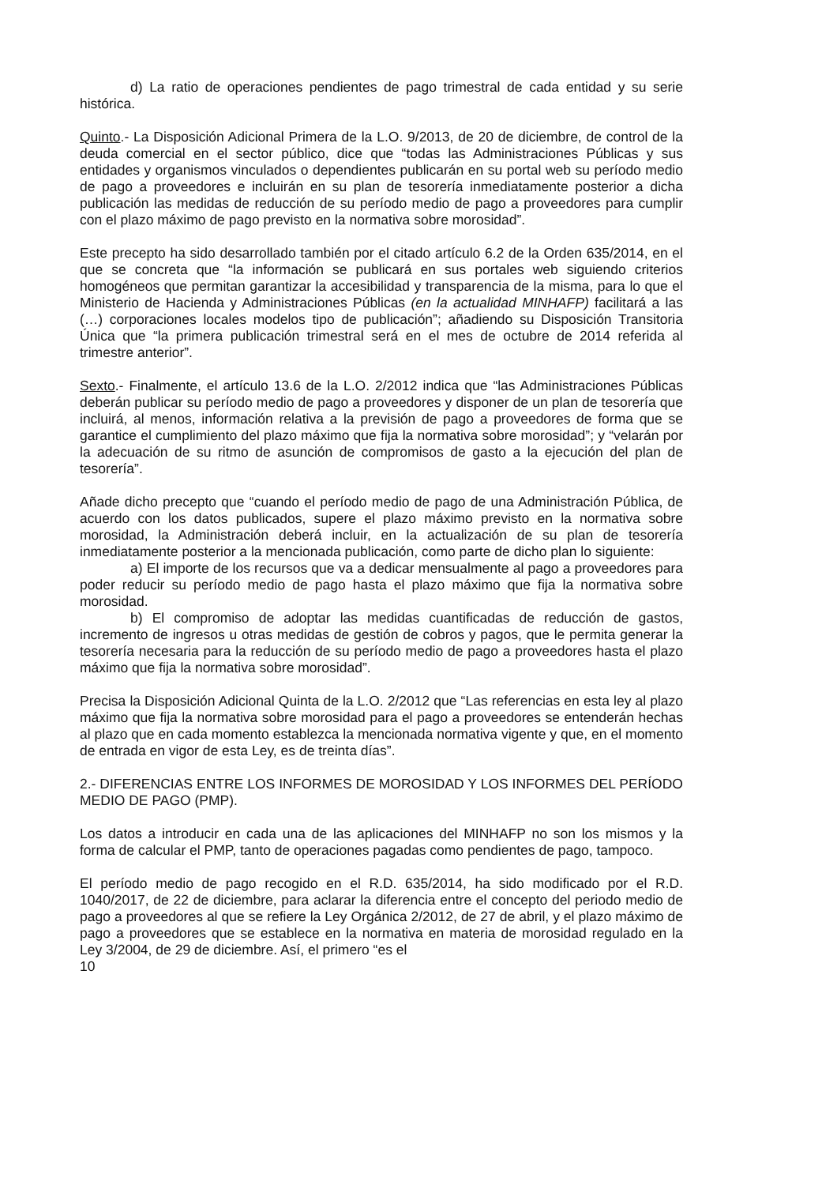d) La ratio de operaciones pendientes de pago trimestral de cada entidad y su serie histórica.
Quinto.- La Disposición Adicional Primera de la L.O. 9/2013, de 20 de diciembre, de control de la deuda comercial en el sector público, dice que “todas las Administraciones Públicas y sus entidades y organismos vinculados o dependientes publicarán en su portal web su período medio de pago a proveedores e incluirán en su plan de tesorería inmediatamente posterior a dicha publicación las medidas de reducción de su período medio de pago a proveedores para cumplir con el plazo máximo de pago previsto en la normativa sobre morosidad”.
Este precepto ha sido desarrollado también por el citado artículo 6.2 de la Orden 635/2014, en el que se concreta que “la información se publicará en sus portales web siguiendo criterios homogéneos que permitan garantizar la accesibilidad y transparencia de la misma, para lo que el Ministerio de Hacienda y Administraciones Públicas (en la actualidad MINHAFP) facilitará a las (…) corporaciones locales modelos tipo de publicación”; añadiendo su Disposición Transitoria Única que “la primera publicación trimestral será en el mes de octubre de 2014 referida al trimestre anterior”.
Sexto.- Finalmente, el artículo 13.6 de la L.O. 2/2012 indica que “las Administraciones Públicas deberán publicar su período medio de pago a proveedores y disponer de un plan de tesorería que incluirá, al menos, información relativa a la previsión de pago a proveedores de forma que se garantice el cumplimiento del plazo máximo que fija la normativa sobre morosidad”; y “velarán por la adecuación de su ritmo de asunción de compromisos de gasto a la ejecución del plan de tesorería”.
Añade dicho precepto que “cuando el período medio de pago de una Administración Pública, de acuerdo con los datos publicados, supere el plazo máximo previsto en la normativa sobre morosidad, la Administración deberá incluir, en la actualización de su plan de tesorería inmediatamente posterior a la mencionada publicación, como parte de dicho plan lo siguiente:
a) El importe de los recursos que va a dedicar mensualmente al pago a proveedores para poder reducir su período medio de pago hasta el plazo máximo que fija la normativa sobre morosidad.
b) El compromiso de adoptar las medidas cuantificadas de reducción de gastos, incremento de ingresos u otras medidas de gestión de cobros y pagos, que le permita generar la tesorería necesaria para la reducción de su período medio de pago a proveedores hasta el plazo máximo que fija la normativa sobre morosidad”.
Precisa la Disposición Adicional Quinta de la L.O. 2/2012 que “Las referencias en esta ley al plazo máximo que fija la normativa sobre morosidad para el pago a proveedores se entenderán hechas al plazo que en cada momento establezca la mencionada normativa vigente y que, en el momento de entrada en vigor de esta Ley, es de treinta días”.
2.- DIFERENCIAS ENTRE LOS INFORMES DE MOROSIDAD Y LOS INFORMES DEL PERÍODO MEDIO DE PAGO (PMP).
Los datos a introducir en cada una de las aplicaciones del MINHAFP no son los mismos y la forma de calcular el PMP, tanto de operaciones pagadas como pendientes de pago, tampoco.
El período medio de pago recogido en el R.D. 635/2014, ha sido modificado por el R.D. 1040/2017, de 22 de diciembre, para aclarar la diferencia entre el concepto del periodo medio de pago a proveedores al que se refiere la Ley Orgánica 2/2012, de 27 de abril, y el plazo máximo de pago a proveedores que se establece en la normativa en materia de morosidad regulado en la Ley 3/2004, de 29 de diciembre. Así, el primero “es el
10